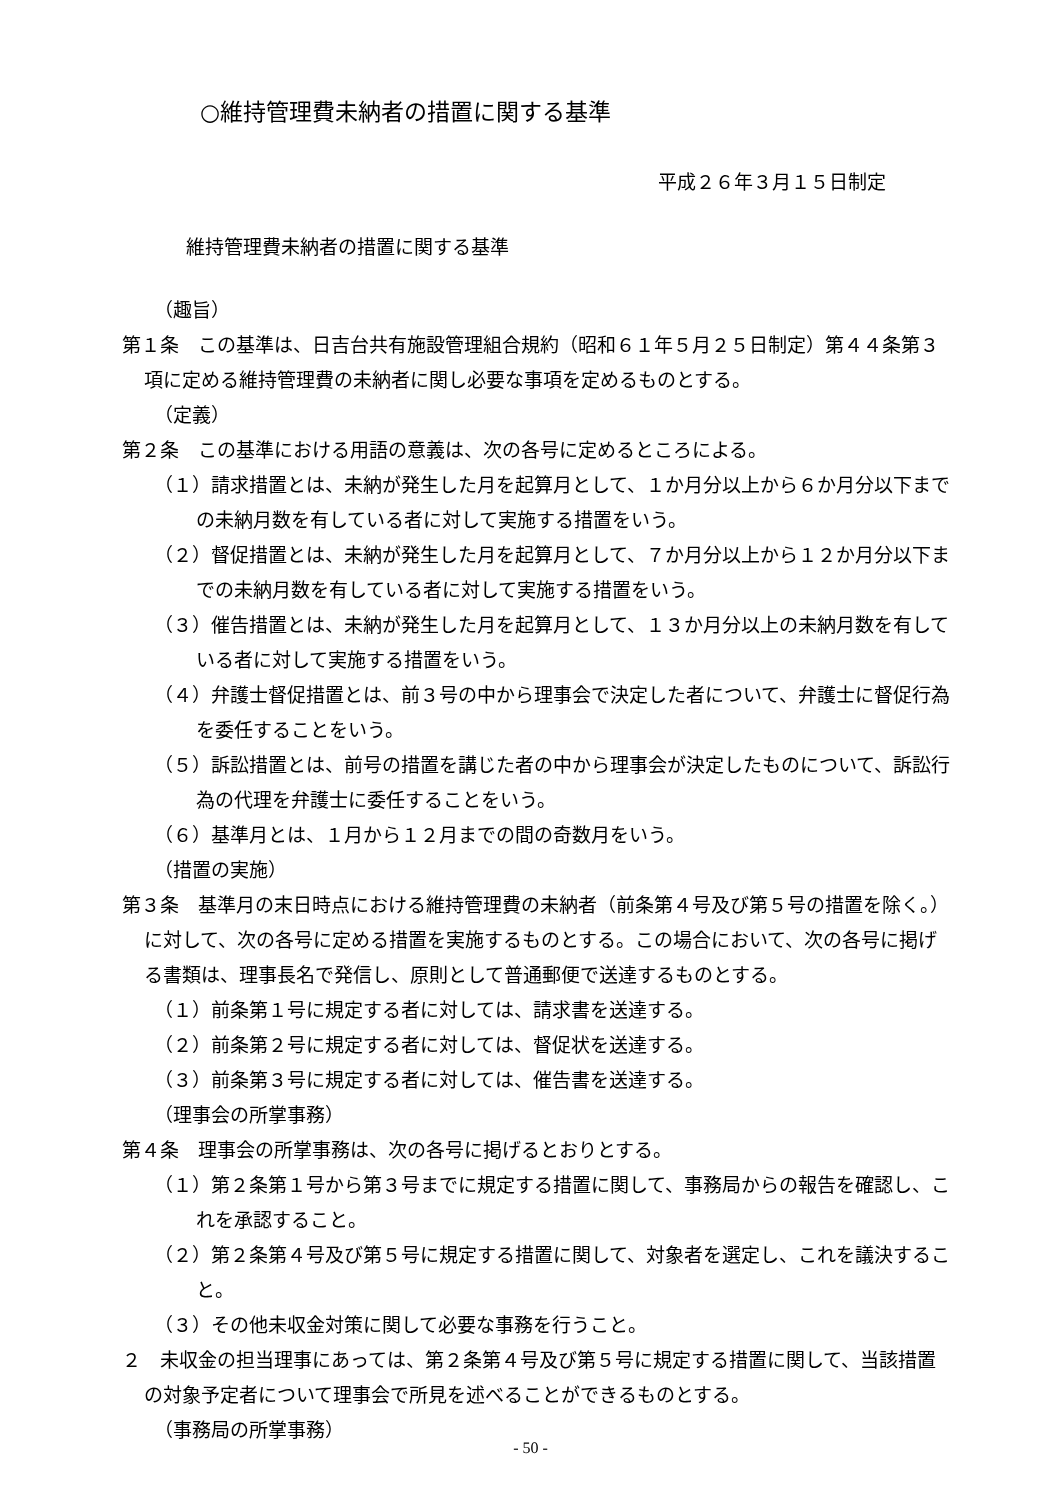○維持管理費未納者の措置に関する基準
平成２６年３月１５日制定
維持管理費未納者の措置に関する基準
（趣旨）
第１条　この基準は、日吉台共有施設管理組合規約（昭和６１年５月２５日制定）第４４条第３項に定める維持管理費の未納者に関し必要な事項を定めるものとする。
（定義）
第２条　この基準における用語の意義は、次の各号に定めるところによる。
（１）請求措置とは、未納が発生した月を起算月として、１か月分以上から６か月分以下までの未納月数を有している者に対して実施する措置をいう。
（２）督促措置とは、未納が発生した月を起算月として、７か月分以上から１２か月分以下までの未納月数を有している者に対して実施する措置をいう。
（３）催告措置とは、未納が発生した月を起算月として、１３か月分以上の未納月数を有している者に対して実施する措置をいう。
（４）弁護士督促措置とは、前３号の中から理事会で決定した者について、弁護士に督促行為を委任することをいう。
（５）訴訟措置とは、前号の措置を講じた者の中から理事会が決定したものについて、訴訟行為の代理を弁護士に委任することをいう。
（６）基準月とは、１月から１２月までの間の奇数月をいう。
（措置の実施）
第３条　基準月の末日時点における維持管理費の未納者（前条第４号及び第５号の措置を除く。）に対して、次の各号に定める措置を実施するものとする。この場合において、次の各号に掲げる書類は、理事長名で発信し、原則として普通郵便で送達するものとする。
（１）前条第１号に規定する者に対しては、請求書を送達する。
（２）前条第２号に規定する者に対しては、督促状を送達する。
（３）前条第３号に規定する者に対しては、催告書を送達する。
（理事会の所掌事務）
第４条　理事会の所掌事務は、次の各号に掲げるとおりとする。
（１）第２条第１号から第３号までに規定する措置に関して、事務局からの報告を確認し、これを承認すること。
（２）第２条第４号及び第５号に規定する措置に関して、対象者を選定し、これを議決すること。
（３）その他未収金対策に関して必要な事務を行うこと。
２　未収金の担当理事にあっては、第２条第４号及び第５号に規定する措置に関して、当該措置の対象予定者について理事会で所見を述べることができるものとする。
（事務局の所掌事務）
- 50 -